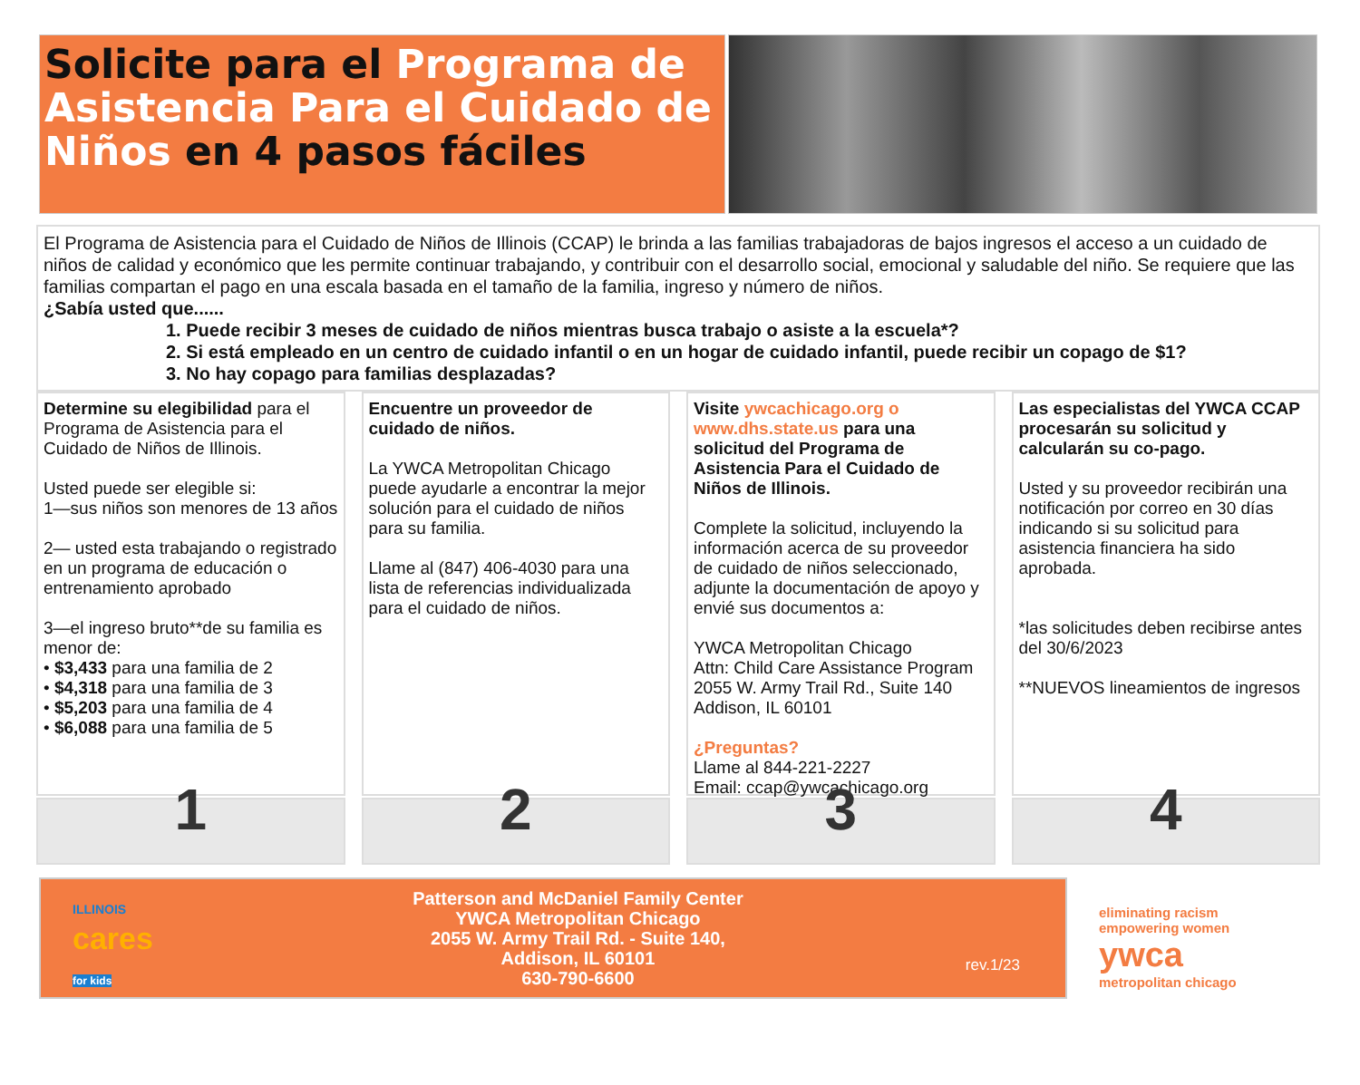Solicite para el Programa de Asistencia Para el Cuidado de Niños en 4 pasos fáciles
El Programa de Asistencia para el Cuidado de Niños de Illinois (CCAP) le brinda a las familias trabajadoras de bajos ingresos el acceso a un cuidado de niños de calidad y económico que les permite continuar trabajando, y contribuir con el desarrollo social, emocional y saludable del niño. Se requiere que las familias compartan el pago en una escala basada en el tamaño de la familia, ingreso y número de niños.
¿Sabía usted que......
1. Puede recibir 3 meses de cuidado de niños mientras busca trabajo o asiste a la escuela*?
2. Si está empleado en un centro de cuidado infantil o en un hogar de cuidado infantil, puede recibir un copago de $1?
3. No hay copago para familias desplazadas?
Determine su elegibilidad para el Programa de Asistencia para el Cuidado de Niños de Illinois.
Usted puede ser elegible si:
1—sus niños son menores de 13 años
2— usted esta trabajando o registrado en un programa de educación o entrenamiento aprobado
3—el ingreso bruto**de su familia es menor de:
• $3,433 para una familia de 2
• $4,318 para una familia de 3
• $5,203 para una familia de 4
• $6,088 para una familia de 5
1
Encuentre un proveedor de cuidado de niños.
La YWCA Metropolitan Chicago puede ayudarle a encontrar la mejor solución para el cuidado de niños para su familia.
Llame al (847) 406-4030 para una lista de referencias individualizada para el cuidado de niños.
2
Visite ywcachicago.org o www.dhs.state.us para una solicitud del Programa de Asistencia Para el Cuidado de Niños de Illinois.
Complete la solicitud, incluyendo la información acerca de su proveedor de cuidado de niños seleccionado, adjunte la documentación de apoyo y envié sus documentos a:
YWCA Metropolitan Chicago
Attn: Child Care Assistance Program
2055 W. Army Trail Rd., Suite 140
Addison, IL 60101
¿Preguntas?
Llame al 844-221-2227
Email: ccap@ywcachicago.org
3
Las especialistas del YWCA CCAP procesarán su solicitud y calcularán su co-pago.
Usted y su proveedor recibirán una notificación por correo en 30 días indicando si su solicitud para asistencia financiera ha sido aprobada.
*las solicitudes deben recibirse antes del 30/6/2023
**NUEVOS lineamientos de ingresos
4
ILLINOIS
cares
for kids
Patterson and McDaniel Family Center
YWCA Metropolitan Chicago
2055 W. Army Trail Rd. - Suite 140,
Addison, IL 60101
630-790-6600
rev.1/23
eliminating racism
empowering women
ywca
metropolitan chicago